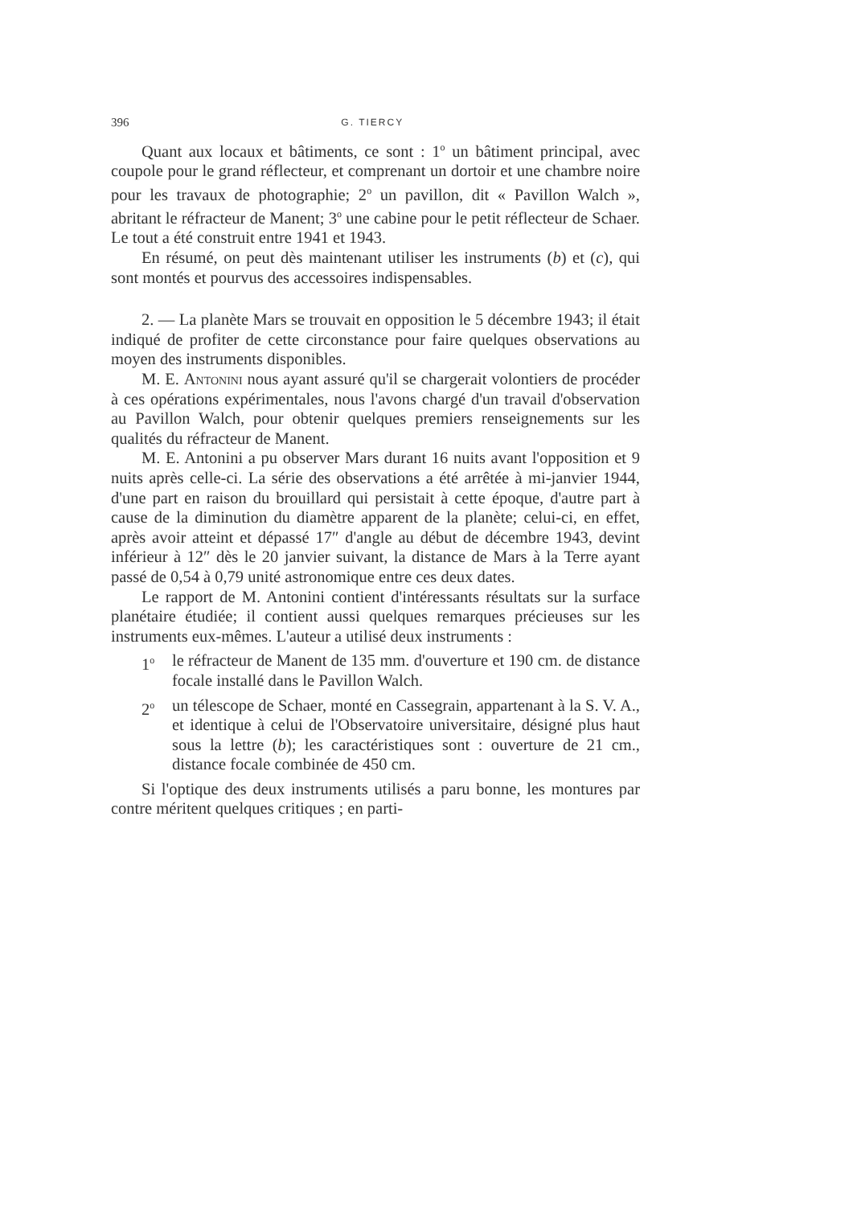396 G. TIERCY
Quant aux locaux et bâtiments, ce sont : 1<sup>o</sup> un bâtiment principal, avec coupole pour le grand réflecteur, et comprenant un dortoir et une chambre noire pour les travaux de photographie; 2<sup>o</sup> un pavillon, dit « Pavillon Walch », abritant le réfracteur de Manent; 3<sup>o</sup> une cabine pour le petit réflecteur de Schaer. Le tout a été construit entre 1941 et 1943.
En résumé, on peut dès maintenant utiliser les instruments (b) et (c), qui sont montés et pourvus des accessoires indispensables.
2. — La planète Mars se trouvait en opposition le 5 décembre 1943; il était indiqué de profiter de cette circonstance pour faire quelques observations au moyen des instruments disponibles.
M. E. Antonini nous ayant assuré qu'il se chargerait volontiers de procéder à ces opérations expérimentales, nous l'avons chargé d'un travail d'observation au Pavillon Walch, pour obtenir quelques premiers renseignements sur les qualités du réfracteur de Manent.
M. E. Antonini a pu observer Mars durant 16 nuits avant l'opposition et 9 nuits après celle-ci. La série des observations a été arrêtée à mi-janvier 1944, d'une part en raison du brouillard qui persistait à cette époque, d'autre part à cause de la diminution du diamètre apparent de la planète; celui-ci, en effet, après avoir atteint et dépassé 17″ d'angle au début de décembre 1943, devint inférieur à 12″ dès le 20 janvier suivant, la distance de Mars à la Terre ayant passé de 0,54 à 0,79 unité astronomique entre ces deux dates.
Le rapport de M. Antonini contient d'intéressants résultats sur la surface planétaire étudiée; il contient aussi quelques remarques précieuses sur les instruments eux-mêmes. L'auteur a utilisé deux instruments :
1<sup>o</sup> le réfracteur de Manent de 135 mm. d'ouverture et 190 cm. de distance focale installé dans le Pavillon Walch.
2<sup>o</sup> un télescope de Schaer, monté en Cassegrain, appartenant à la S. V. A., et identique à celui de l'Observatoire universitaire, désigné plus haut sous la lettre (b); les caractéristiques sont : ouverture de 21 cm., distance focale combinée de 450 cm.
Si l'optique des deux instruments utilisés a paru bonne, les montures par contre méritent quelques critiques ; en parti-